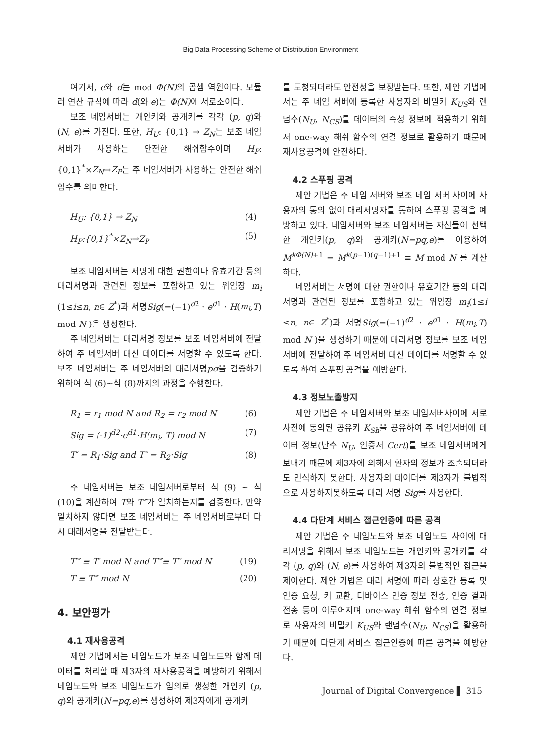Big Data Processing Scheme of Distribution Environment
여기서, e와 d는 mod Φ(N) 의 곱셈 역원이다. 모듈러 연산 규칙에 따라 d(와 e)는 Φ(N) 에 서로소이다.
보조 네임서버는 개인키와 공개키를 각각 (p, q)와 (N, e)를 가진다. 또한, H<sub>U</sub>: {0,1} → Z<sub>N</sub>는 보조 네임서버가 사용하는 안전한 해쉬함수이며 H<sub>P</sub>:{0,1}<sup>*</sup>×Z<sub>N</sub>→Z<sub>P</sub>는 주 네임서버가 사용하는 안전한 해쉬 함수를 의미한다.
H<sub>U</sub>: {0,1} → Z<sub>N</sub> (4)
H<sub>P</sub>:{0,1}<sup>*</sup>×Z<sub>N</sub>→Z<sub>P</sub> (5)
보조 네임서버는 서명에 대한 권한이나 유효기간 등의 대리서명과 관련된 정보를 포함하고 있는 위임장 m<sub>i</sub> (1≤i≤n, n∈ Z<sup>*</sup>)과 서명Sig(=(−1)<sup>d2</sup> · e<sup>d1</sup> · H(m<sub>i</sub>,T) mod N )을 생성한다.
주 네임서버는 대리서명 정보를 보조 네임서버에 전달하여 주 네임서버 대신 데이터를 서명할 수 있도록 한다. 보조 네임서버는 주 네임서버의 대리서명pσ을 검증하기 위하여 식 (6)∼식 (8)까지의 과정을 수행한다.
R<sub>1</sub> = r<sub>1</sub> mod N and R<sub>2</sub> = r<sub>2</sub> mod N (6)
Sig = (-1)<sup>d2</sup>·e<sup>d1</sup>·H(m<sub>i</sub>, T) mod N (7)
T′ = R<sub>1</sub>·Sig and T″ = R<sub>2</sub>·Sig (8)
주 네임서버는 보조 네임서버로부터 식 (9) ∼ 식 (10)을 계산하여 T와 T‴가 일치하는지를 검증한다. 만약 일치하지 않다면 보조 네임서버는 주 네임서버로부터 다시 대래서명을 전달받는다.
T‴ ≡ T′ mod N and T‴≡ T″ mod N (19)
T ≡ T‴ mod N (20)
4. 보안평가
4.1 재사용공격
제안 기법에서는 네임노드가 보조 네임노드와 함께 데이터를 처리할 때 제3자의 재사용공격을 예방하기 위해서 네임노드와 보조 네임노드가 임의로 생성한 개인키 (p, q)와 공개키(N=pq,e)를 생성하여 제3자에게 공개키
를 도청되더라도 안전성을 보장받는다. 또한, 제안 기법에서는 주 네임 서버에 등록한 사용자의 비밀키 K<sub>US</sub>와 랜덤수(N<sub>U</sub>, N<sub>CS</sub>)를 데이터의 속성 정보에 적용하기 위해서 one-way 해쉬 함수의 연결 정보로 활용하기 때문에 재사용공격에 안전하다.
4.2 스푸핑 공격
제안 기법은 주 네임 서버와 보조 네임 서버 사이에 사용자의 동의 없이 대리서명자를 통하여 스푸핑 공격을 예방하고 있다. 네임서버와 보조 네임서버는 자신들이 선택한 개인키(p, q)와 공개키(N=pq,e)를 이용하여 M<sup>kΦ(N)+1</sup> = M<sup>k(p−1)(q−1)+1</sup> ≡ M mod N 를 계산하다.
네임서버는 서명에 대한 권한이나 유효기간 등의 대리서명과 관련된 정보를 포함하고 있는 위임장 m<sub>i</sub>(1≤i ≤n, n∈ Z<sup>*</sup>)과 서명Sig(=(−1)<sup>d2</sup> · e<sup>d1</sup> · H(m<sub>i</sub>,T) mod N )을 생성하기 때문에 대리서명 정보를 보조 네임서버에 전달하여 주 네임서버 대신 데이터를 서명할 수 있도록 하여 스푸핑 공격을 예방한다.
4.3 정보노출방지
제안 기법은 주 네임서버와 보조 네임서버사이에 서로 사전에 동의된 공유키 K<sub>Sh</sub>을 공유하여 주 네임서버에 데이터 정보(난수 N<sub>U</sub>, 인증서 Cert)를 보조 네임서버에게 보내기 때문에 제3자에 의해서 환자의 정보가 조출되더라도 인식하지 못한다. 사용자의 데이터를 제3자가 불법적으로 사용하지못하도록 대리 서명 Sig를 사용한다.
4.4 다단계 서비스 접근인증에 따른 공격
제안 기법은 주 네임노드와 보조 네임노드 사이에 대리서명을 위해서 보조 네임노드는 개인키와 공개키를 각각 (p, q)와 (N, e)를 사용하여 제3자의 불법적인 접근을 제어한다. 제안 기법은 대리 서명에 따라 상호간 등록 및 인증 요청, 키 교환, 디바이스 인증 정보 전송, 인증 결과 전송 등이 이루어지며 one-way 해쉬 함수의 연결 정보로 사용자의 비밀키 K<sub>US</sub>와 랜덤수(N<sub>U</sub>, N<sub>CS</sub>)을 활용하기 때문에 다단계 서비스 접근인증에 따른 공격을 예방한다.
Journal of Digital Convergence ▌ 315